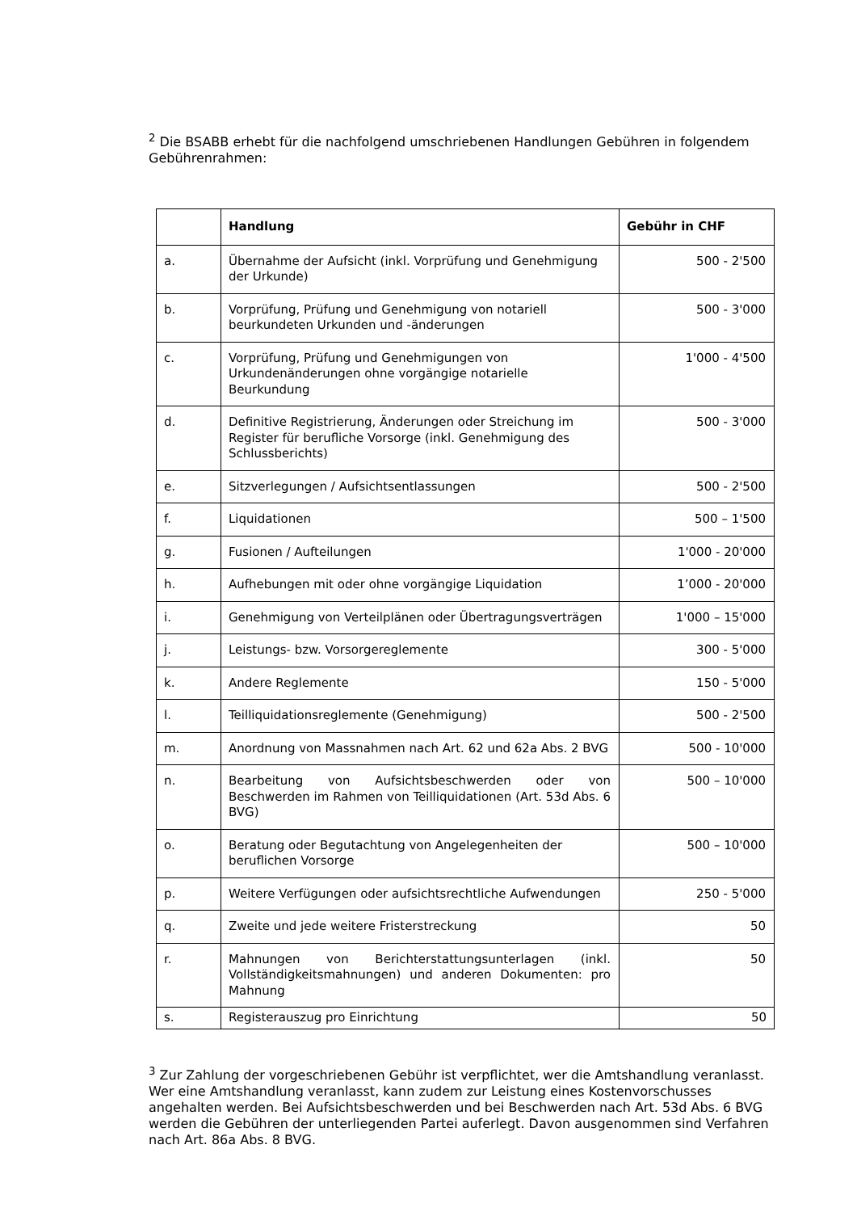<sup>2</sup> Die BSABB erhebt für die nachfolgend umschriebenen Handlungen Gebühren in folgendem Gebührenrahmen:
| | Handlung | Gebühr in CHF |
| --- | --- | --- |
| a. | Übernahme der Aufsicht (inkl. Vorprüfung und Genehmigung der Urkunde) | 500 - 2'500 |
| b. | Vorprüfung, Prüfung und Genehmigung von notariell beurkundeten Urkunden und -änderungen | 500 - 3'000 |
| c. | Vorprüfung, Prüfung und Genehmigungen von Urkundenänderungen ohne vorgängige notarielle Beurkundung | 1'000 - 4'500 |
| d. | Definitive Registrierung, Änderungen oder Streichung im Register für berufliche Vorsorge (inkl. Genehmigung des Schlussberichts) | 500 - 3'000 |
| e. | Sitzverlegungen / Aufsichtsentlassungen | 500 - 2'500 |
| f. | Liquidationen | 500 – 1'500 |
| g. | Fusionen / Aufteilungen | 1'000 - 20'000 |
| h. | Aufhebungen mit oder ohne vorgängige Liquidation | 1’000 - 20'000 |
| i. | Genehmigung von Verteilplänen oder Übertragungsverträgen | 1'000 – 15'000 |
| j. | Leistungs- bzw. Vorsorgereglemente | 300 - 5'000 |
| k. | Andere Reglemente | 150 - 5'000 |
| l. | Teilliquidationsreglemente (Genehmigung) | 500 - 2'500 |
| m. | Anordnung von Massnahmen nach Art. 62 und 62a Abs. 2 BVG | 500 - 10'000 |
| n. | Bearbeitung von Aufsichtsbeschwerden oder von Beschwerden im Rahmen von Teilliquidationen (Art. 53d Abs. 6 BVG) | 500 – 10'000 |
| o. | Beratung oder Begutachtung von Angelegenheiten der beruflichen Vorsorge | 500 – 10'000 |
| p. | Weitere Verfügungen oder aufsichtsrechtliche Aufwendungen | 250 - 5'000 |
| q. | Zweite und jede weitere Fristerstreckung | 50 |
| r. | Mahnungen von Berichterstattungsunterlagen (inkl. Vollständigkeitsmahnungen) und anderen Dokumenten: pro Mahnung | 50 |
| s. | Registerauszug pro Einrichtung | 50 |
<sup>3</sup> Zur Zahlung der vorgeschriebenen Gebühr ist verpflichtet, wer die Amtshandlung veranlasst. Wer eine Amtshandlung veranlasst, kann zudem zur Leistung eines Kostenvorschusses angehalten werden. Bei Aufsichtsbeschwerden und bei Beschwerden nach Art. 53d Abs. 6 BVG werden die Gebühren der unterliegenden Partei auferlegt. Davon ausgenommen sind Verfahren nach Art. 86a Abs. 8 BVG.